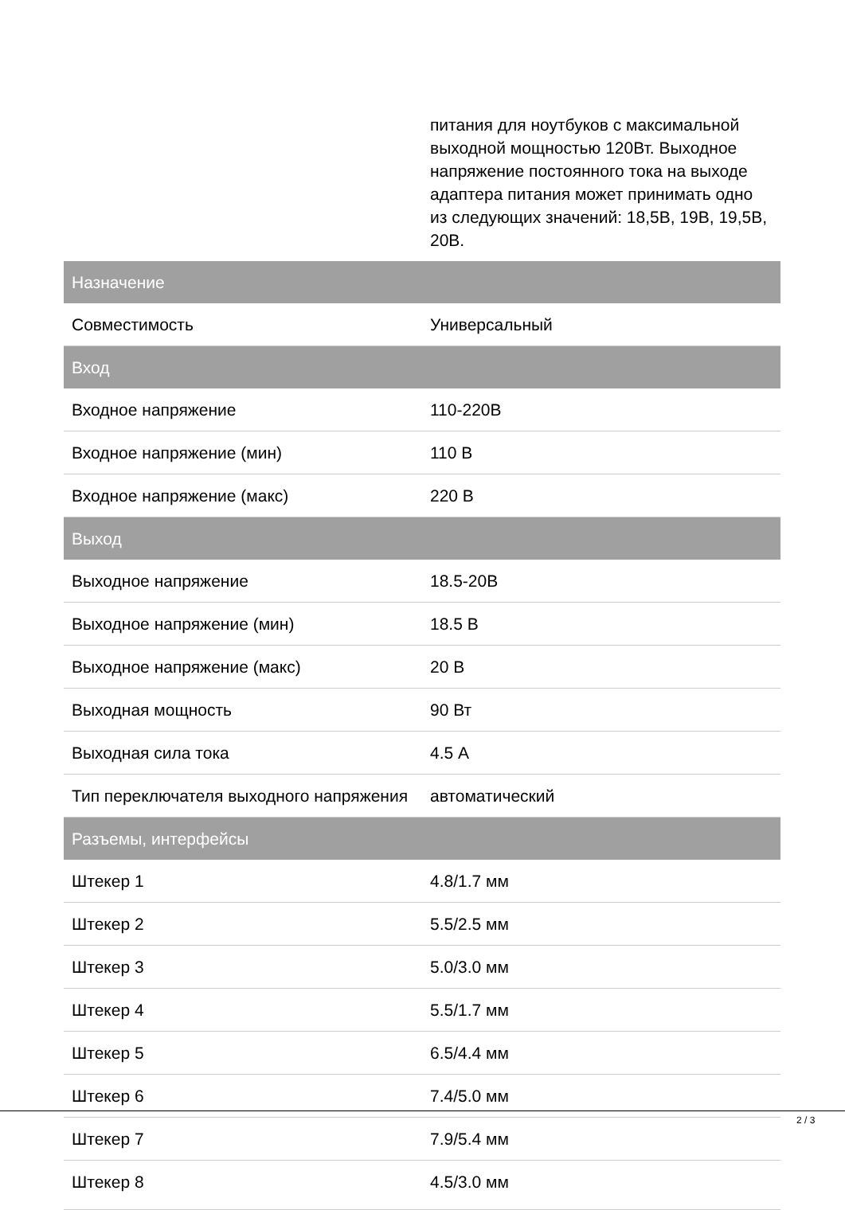| | питания для ноутбуков с максимальной выходной мощностью 120Вт. Выходное напряжение постоянного тока на выходе адаптера питания может принимать одно из следующих значений: 18,5В, 19В, 19,5В, 20В. |
| Назначение | |
| Совместимость | Универсальный |
| Вход | |
| Входное напряжение | 110-220В |
| Входное напряжение (мин) | 110 В |
| Входное напряжение (макс) | 220 В |
| Выход | |
| Выходное напряжение | 18.5-20В |
| Выходное напряжение (мин) | 18.5 В |
| Выходное напряжение (макс) | 20 В |
| Выходная мощность | 90 Вт |
| Выходная сила тока | 4.5 А |
| Тип переключателя выходного напряжения | автоматический |
| Разъемы, интерфейсы | |
| Штекер 1 | 4.8/1.7 мм |
| Штекер 2 | 5.5/2.5 мм |
| Штекер 3 | 5.0/3.0 мм |
| Штекер 4 | 5.5/1.7 мм |
| Штекер 5 | 6.5/4.4 мм |
| Штекер 6 | 7.4/5.0 мм |
| Штекер 7 | 7.9/5.4 мм |
| Штекер 8 | 4.5/3.0 мм |
2 / 3